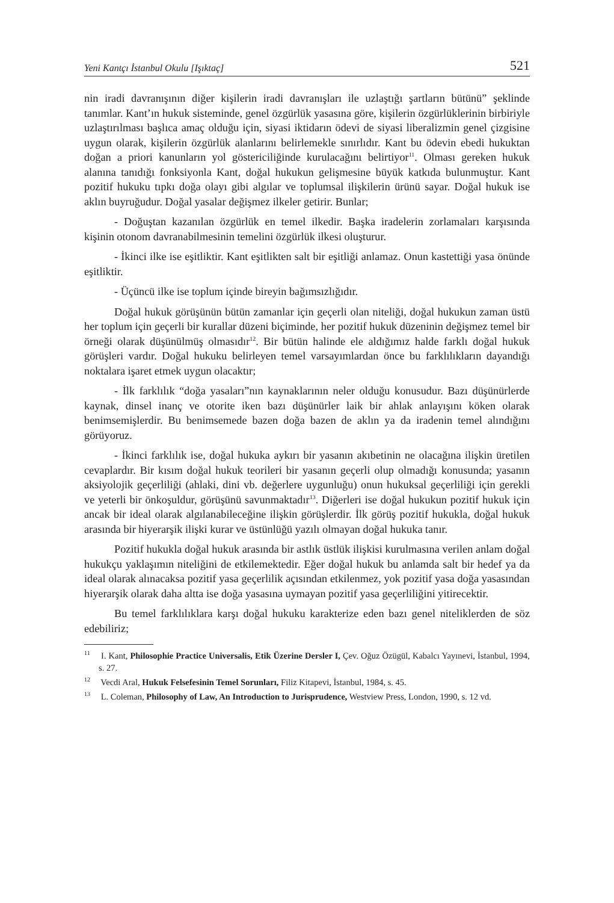Yeni Kantçı İstanbul Okulu [Işıktaç] 521
nin iradi davranışının diğer kişilerin iradi davranışları ile uzlaştığı şartların bütünü” şeklinde tanımlar. Kant’ın hukuk sisteminde, genel özgürlük yasasına göre, kişilerin özgürlüklerinin birbiriyle uzlaştırılması başlıca amaç olduğu için, siyasi iktidarın ödevi de siyasi liberalizmin genel çizgisine uygun olarak, kişilerin özgürlük alanlarını belirlemekle sınırlıdır. Kant bu ödevin ebedi hukuktan doğan a priori kanunların yol göstericiliğinde kurulacağını belirtiyor<sup>11</sup>. Olması gereken hukuk alanına tanıdığı fonksiyonla Kant, doğal hukukun gelişmesine büyük katkıda bulunmuştur. Kant pozitif hukuku tıpkı doğa olayı gibi algılar ve toplumsal ilişkilerin ürünü sayar. Doğal hukuk ise aklın buyruğudur. Doğal yasalar değişmez ilkeler getirir. Bunlar;
- Doğuştan kazanılan özgürlük en temel ilkedir. Başka iradelerin zorlamaları karşısında kişinin otonom davranabilmesinin temelini özgürlük ilkesi oluşturur.
- İkinci ilke ise eşitliktir. Kant eşitlikten salt bir eşitliği anlamaz. Onun kastettiği yasa önünde eşitliktir.
- Üçüncü ilke ise toplum içinde bireyin bağımsızlığıdır.
Doğal hukuk görüşünün bütün zamanlar için geçerli olan niteliği, doğal hukukun zaman üstü her toplum için geçerli bir kurallar düzeni biçiminde, her pozitif hukuk düzeninin değişmez temel bir örneği olarak düşünülmüş olmasıdır<sup>12</sup>. Bir bütün halinde ele aldığımız halde farklı doğal hukuk görüşleri vardır. Doğal hukuku belirleyen temel varsayımlardan önce bu farklılıkların dayandığı noktalara işaret etmek uygun olacaktır;
- İlk farklılık “doğa yasaları”nın kaynaklarının neler olduğu konusudur. Bazı düşünürlerde kaynak, dinsel inanç ve otorite iken bazı düşünürler laik bir ahlak anlayışını köken olarak benimsemişlerdir. Bu benimsemede bazen doğa bazen de aklın ya da iradenin temel alındığını görüyoruz.
- İkinci farklılık ise, doğal hukuka aykırı bir yasanın akıbetinin ne olacağına ilişkin üretilen cevaplardır. Bir kısım doğal hukuk teorileri bir yasanın geçerli olup olmadığı konusunda; yasanın aksiyolojik geçerliliği (ahlaki, dini vb. değerlere uygunluğu) onun hukuksal geçerliliği için gerekli ve yeterli bir önkoşuldur, görüşünü savunmaktadır<sup>13</sup>. Diğerleri ise doğal hukukun pozitif hukuk için ancak bir ideal olarak algılanabileceğine ilişkin görüşlerdir. İlk görüş pozitif hukukla, doğal hukuk arasında bir hiyerarşik ilişki kurar ve üstünlüğü yazılı olmayan doğal hukuka tanır.
Pozitif hukukla doğal hukuk arasında bir astlık üstlük ilişkisi kurulmasına verilen anlam doğal hukukçu yaklaşımın niteliğini de etkilemektedir. Eğer doğal hukuk bu anlamda salt bir hedef ya da ideal olarak alınacaksa pozitif yasa geçerlilik açısından etkilenmez, yok pozitif yasa doğa yasasından hiyerarşik olarak daha altta ise doğa yasasına uymayan pozitif yasa geçerliliğini yitirecektir.
Bu temel farklılıklara karşı doğal hukuku karakterize eden bazı genel niteliklerden de söz edebiliriz;
<sup>11</sup> I. Kant, Philosophie Practice Universalis, Etik Üzerine Dersler I, Çev. Oğuz Özügül, Kabalcı Yayınevi, İstanbul, 1994, s. 27.
<sup>12</sup> Vecdi Aral, Hukuk Felsefesinin Temel Sorunları, Filiz Kitapevi, İstanbul, 1984, s. 45.
<sup>13</sup> L. Coleman, Philosophy of Law, An Introduction to Jurisprudence, Westview Press, London, 1990, s. 12 vd.